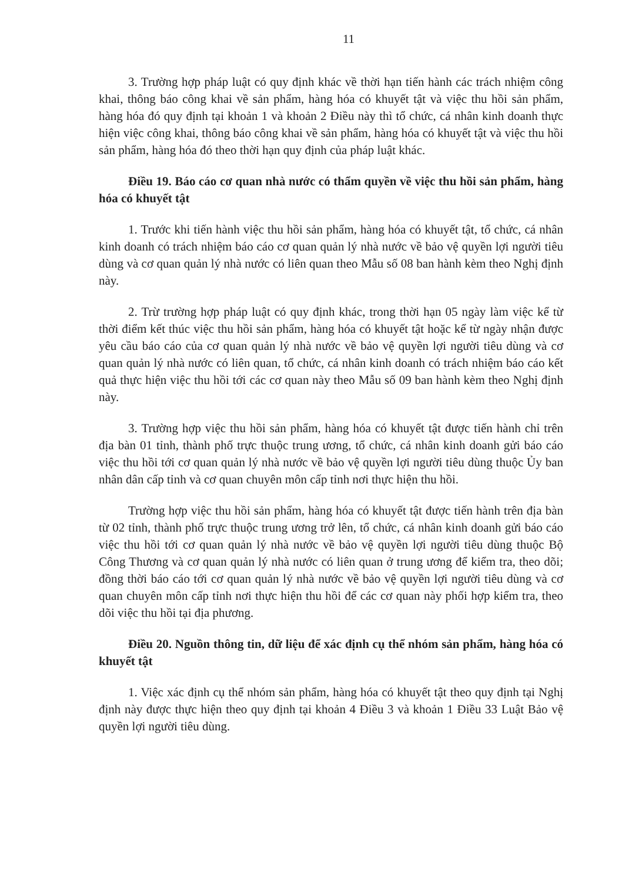11
3. Trường hợp pháp luật có quy định khác về thời hạn tiến hành các trách nhiệm công khai, thông báo công khai về sản phẩm, hàng hóa có khuyết tật và việc thu hồi sản phẩm, hàng hóa đó quy định tại khoản 1 và khoản 2 Điều này thì tổ chức, cá nhân kinh doanh thực hiện việc công khai, thông báo công khai về sản phẩm, hàng hóa có khuyết tật và việc thu hồi sản phẩm, hàng hóa đó theo thời hạn quy định của pháp luật khác.
Điều 19. Báo cáo cơ quan nhà nước có thẩm quyền về việc thu hồi sản phẩm, hàng hóa có khuyết tật
1. Trước khi tiến hành việc thu hồi sản phẩm, hàng hóa có khuyết tật, tổ chức, cá nhân kinh doanh có trách nhiệm báo cáo cơ quan quản lý nhà nước về bảo vệ quyền lợi người tiêu dùng và cơ quan quản lý nhà nước có liên quan theo Mẫu số 08 ban hành kèm theo Nghị định này.
2. Trừ trường hợp pháp luật có quy định khác, trong thời hạn 05 ngày làm việc kể từ thời điểm kết thúc việc thu hồi sản phẩm, hàng hóa có khuyết tật hoặc kể từ ngày nhận được yêu cầu báo cáo của cơ quan quản lý nhà nước về bảo vệ quyền lợi người tiêu dùng và cơ quan quản lý nhà nước có liên quan, tổ chức, cá nhân kinh doanh có trách nhiệm báo cáo kết quả thực hiện việc thu hồi tới các cơ quan này theo Mẫu số 09 ban hành kèm theo Nghị định này.
3. Trường hợp việc thu hồi sản phẩm, hàng hóa có khuyết tật được tiến hành chỉ trên địa bàn 01 tỉnh, thành phố trực thuộc trung ương, tổ chức, cá nhân kinh doanh gửi báo cáo việc thu hồi tới cơ quan quản lý nhà nước về bảo vệ quyền lợi người tiêu dùng thuộc Ủy ban nhân dân cấp tỉnh và cơ quan chuyên môn cấp tỉnh nơi thực hiện thu hồi.
Trường hợp việc thu hồi sản phẩm, hàng hóa có khuyết tật được tiến hành trên địa bàn từ 02 tỉnh, thành phố trực thuộc trung ương trở lên, tổ chức, cá nhân kinh doanh gửi báo cáo việc thu hồi tới cơ quan quản lý nhà nước về bảo vệ quyền lợi người tiêu dùng thuộc Bộ Công Thương và cơ quan quản lý nhà nước có liên quan ở trung ương để kiểm tra, theo dõi; đồng thời báo cáo tới cơ quan quản lý nhà nước về bảo vệ quyền lợi người tiêu dùng và cơ quan chuyên môn cấp tỉnh nơi thực hiện thu hồi để các cơ quan này phối hợp kiểm tra, theo dõi việc thu hồi tại địa phương.
Điều 20. Nguồn thông tin, dữ liệu để xác định cụ thể nhóm sản phẩm, hàng hóa có khuyết tật
1. Việc xác định cụ thể nhóm sản phẩm, hàng hóa có khuyết tật theo quy định tại Nghị định này được thực hiện theo quy định tại khoản 4 Điều 3 và khoản 1 Điều 33 Luật Bảo vệ quyền lợi người tiêu dùng.